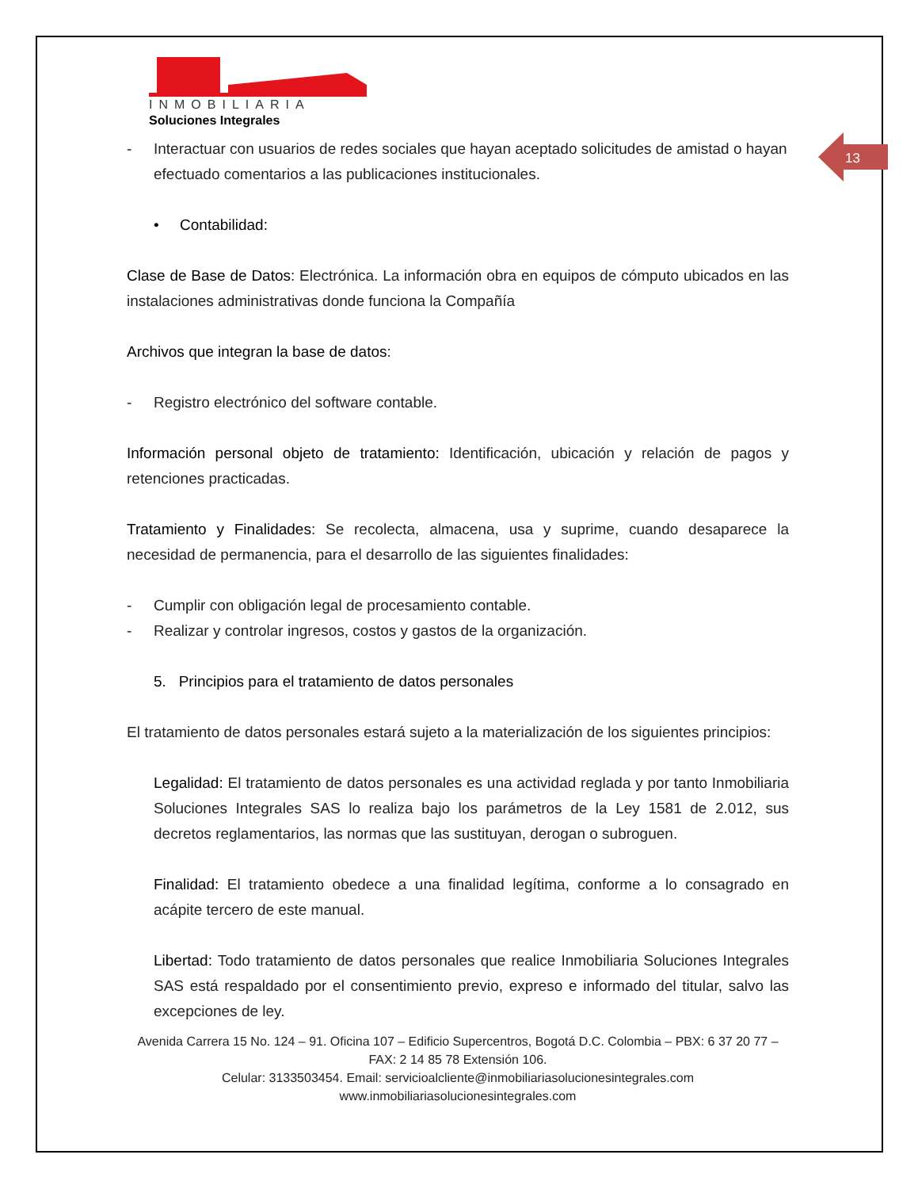13
INMOBILIARIA
Soluciones Integrales
- Interactuar con usuarios de redes sociales que hayan aceptado solicitudes de amistad o hayan efectuado comentarios a las publicaciones institucionales.
• Contabilidad:
Clase de Base de Datos: Electrónica. La información obra en equipos de cómputo ubicados en las instalaciones administrativas donde funciona la Compañía
Archivos que integran la base de datos:
- Registro electrónico del software contable.
Información personal objeto de tratamiento: Identificación, ubicación y relación de pagos y retenciones practicadas.
Tratamiento y Finalidades: Se recolecta, almacena, usa y suprime, cuando desaparece la necesidad de permanencia, para el desarrollo de las siguientes finalidades:
- Cumplir con obligación legal de procesamiento contable.
- Realizar y controlar ingresos, costos y gastos de la organización.
5. Principios para el tratamiento de datos personales
El tratamiento de datos personales estará sujeto a la materialización de los siguientes principios:
Legalidad: El tratamiento de datos personales es una actividad reglada y por tanto Inmobiliaria Soluciones Integrales SAS lo realiza bajo los parámetros de la Ley 1581 de 2.012, sus decretos reglamentarios, las normas que las sustituyan, derogan o subroguen.
Finalidad: El tratamiento obedece a una finalidad legítima, conforme a lo consagrado en acápite tercero de este manual.
Libertad: Todo tratamiento de datos personales que realice Inmobiliaria Soluciones Integrales SAS está respaldado por el consentimiento previo, expreso e informado del titular, salvo las excepciones de ley.
Avenida Carrera 15 No. 124 – 91. Oficina 107 – Edificio Supercentros, Bogotá D.C. Colombia – PBX: 6 37 20 77 – FAX: 2 14 85 78 Extensión 106.
Celular: 3133503454. Email: servicioalcliente@inmobiliariasolucionesintegrales.com
www.inmobiliariasolucionesintegrales.com